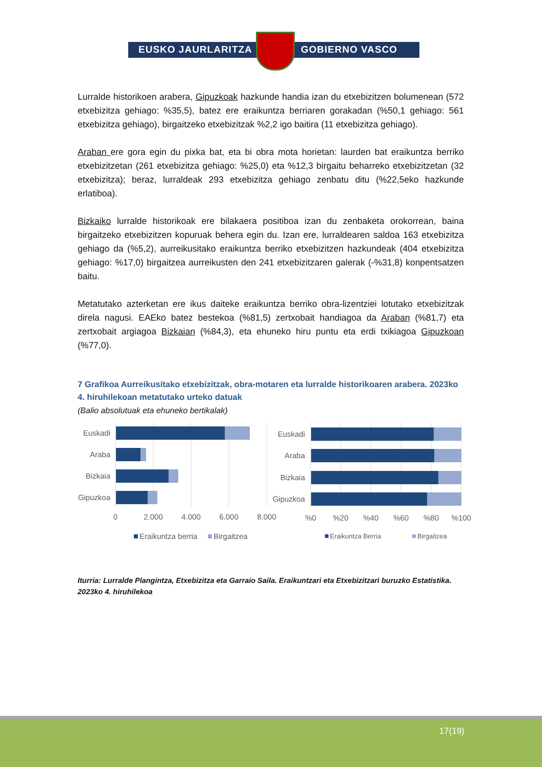EUSKO JAURLARITZA GOBIERNO VASCO
Lurralde historikoen arabera, Gipuzkoak hazkunde handia izan du etxebizitzen bolumenean (572 etxebizitza gehiago: %35,5), batez ere eraikuntza berriaren gorakadan (%50,1 gehiago: 561 etxebizitza gehiago), birgaitzeko etxebizitzak %2,2 igo baitira (11 etxebizitza gehiago).
Araban ere gora egin du pixka bat, eta bi obra mota horietan: laurden bat eraikuntza berriko etxebizitzetan (261 etxebizitza gehiago: %25,0) eta %12,3 birgaitu beharreko etxebizitzetan (32 etxebizitza); beraz, lurraldeak 293 etxebizitza gehiago zenbatu ditu (%22,5eko hazkunde erlatiboa).
Bizkaiko lurralde historikoak ere bilakaera positiboa izan du zenbaketa orokorrean, baina birgaitzeko etxebizitzen kopuruak behera egin du. Izan ere, lurraldearen saldoa 163 etxebizitza gehiago da (%5,2), aurreikusitako eraikuntza berriko etxebizitzen hazkundeak (404 etxebizitza gehiago: %17,0) birgaitzea aurreikusten den 241 etxebizitzaren galerak (-%31,8) konpentsatzen baitu.
Metatutako azterketan ere ikus daiteke eraikuntza berriko obra-lizentziei lotutako etxebizitzak direla nagusi. EAEko batez bestekoa (%81,5) zertxobait handiagoa da Araban (%81,7) eta zertxobait argiagoa Bizkaian (%84,3), eta ehuneko hiru puntu eta erdi txikiagoa Gipuzkoan (%77,0).
7 Grafikoa Aurreikusitako etxebizitzak, obra-motaren eta lurralde historikoaren arabera. 2023ko 4. hiruhilekoan metatutako urteko datuak
(Balio absolutuak eta ehuneko bertikalak)
Euskadi
Araba
Bizkaia
Gipuzkoa
Euskadi
Araba
Bizkaia
Gipuzkoa
0
2.000
4.000
6.000
8.000
%0
%20
%40
%60
%80
%100
Eraikuntza berria
Birgaitzea
Eraikuntza Berria
Birgaitzea
Iturria: Lurralde Plangintza, Etxebizitza eta Garraio Saila. Eraikuntzari eta Etxebizitzari buruzko Estatistika. 2023ko 4. hiruhilekoa
17(19)